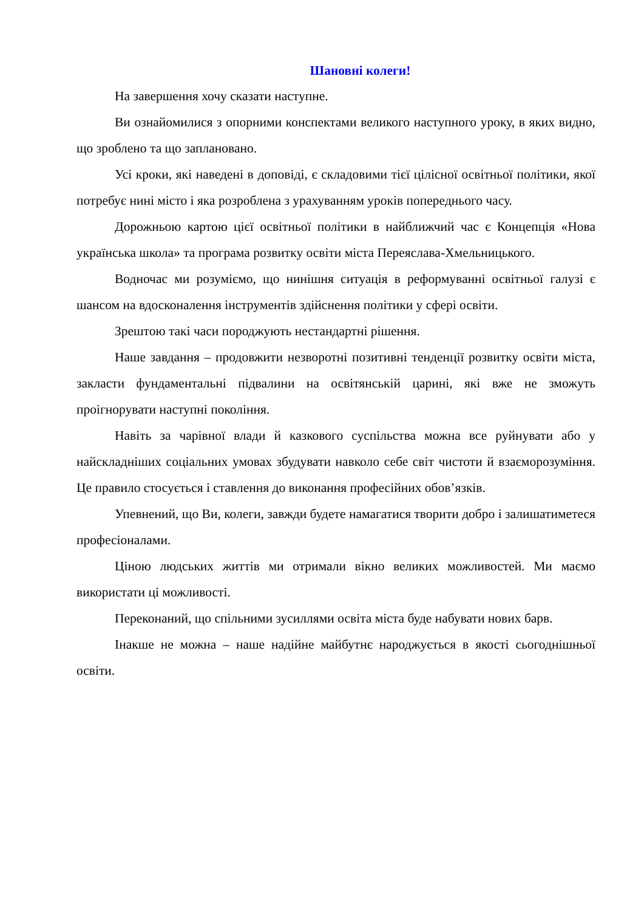Шановні колеги!
На завершення хочу сказати наступне.
Ви ознайомилися з опорними конспектами великого наступного уроку, в яких видно, що зроблено та що заплановано.
Усі кроки, які наведені в доповіді, є складовими тієї цілісної освітньої політики, якої потребує нині місто і яка розроблена з урахуванням уроків попереднього часу.
Дорожньою картою цієї освітньої політики в найближчий час є Концепція «Нова українська школа» та програма розвитку освіти міста Переяслава-Хмельницького.
Водночас ми розуміємо, що нинішня ситуація в реформуванні освітньої галузі є шансом на вдосконалення інструментів здійснення політики у сфері освіти.
Зрештою такі часи породжують нестандартні рішення.
Наше завдання – продовжити незворотні позитивні тенденції розвитку освіти міста, закласти фундаментальні підвалини на освітянській царині, які вже не зможуть проігнорувати наступні покоління.
Навіть за чарівної влади й казкового суспільства можна все руйнувати або у найскладніших соціальних умовах збудувати навколо себе світ чистоти й взаєморозуміння. Це правило стосується і ставлення до виконання професійних обов’язків.
Упевнений, що Ви, колеги, завжди будете намагатися творити добро і залишатиметеся професіоналами.
Ціною людських життів ми отримали вікно великих можливостей. Ми маємо використати ці можливості.
Переконаний, що спільними зусиллями освіта міста буде набувати нових барв.
Інакше не можна – наше надійне майбутнє народжується в якості сьогоднішньої освіти.